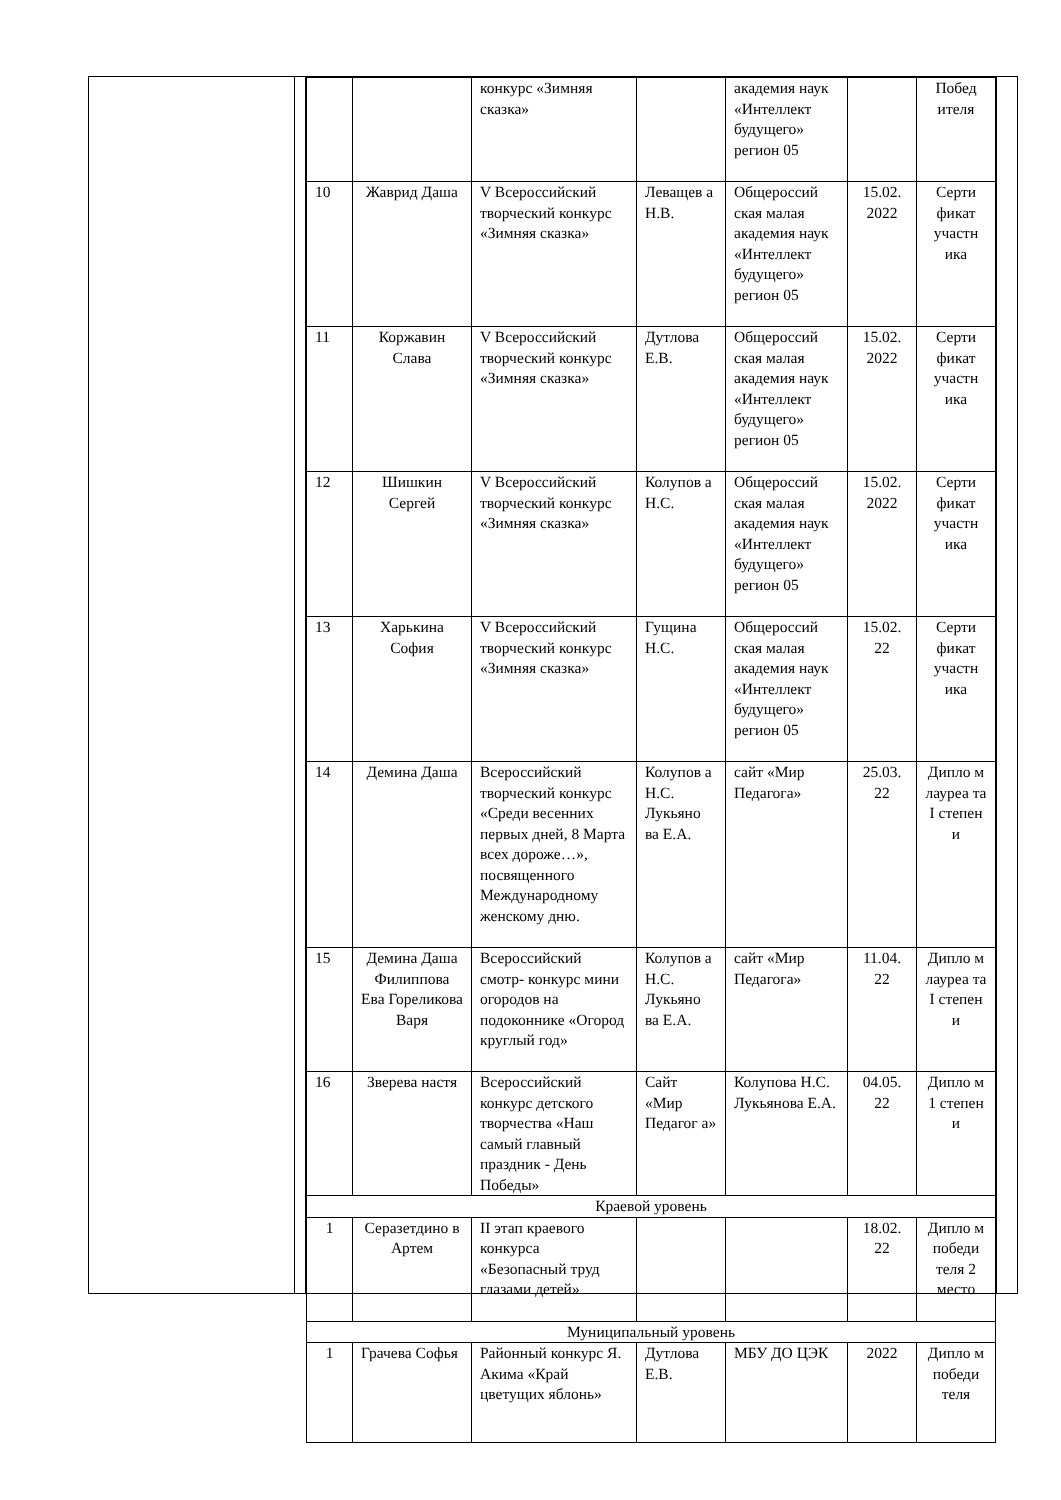| | | конкурс «Зимняя сказка» | | академия наук «Интеллект будущего» регион 05 | | Побед ителя |
| 10 | Жаврид Даша | V Всероссийский творческий конкурс «Зимняя сказка» | Леващев а Н.В. | Общероссий ская малая академия наук «Интеллект будущего» регион 05 | 15.02. 2022 | Серти фикат участн ика |
| 11 | Коржавин Слава | V Всероссийский творческий конкурс «Зимняя сказка» | Дутлова Е.В. | Общероссий ская малая академия наук «Интеллект будущего» регион 05 | 15.02. 2022 | Серти фикат участн ика |
| 12 | Шишкин Сергей | V Всероссийский творческий конкурс «Зимняя сказка» | Колупов а Н.С. | Общероссий ская малая академия наук «Интеллект будущего» регион 05 | 15.02. 2022 | Серти фикат участн ика |
| 13 | Харькина София | V Всероссийский творческий конкурс «Зимняя сказка» | Гущина Н.С. | Общероссий ская малая академия наук «Интеллект будущего» регион 05 | 15.02. 22 | Серти фикат участн ика |
| 14 | Демина Даша | Всероссийский творческий конкурс «Среди весенних первых дней, 8 Марта всех дороже…», посвященного Международному женскому дню. | Колупов а Н.С. Лукьяно ва Е.А. | сайт «Мир Педагога» | 25.03. 22 | Дипло м лауреа та I степен и |
| 15 | Демина Даша Филиппова Ева Гореликова Варя | Всероссийский смотр- конкурс мини огородов на подоконнике «Огород круглый год» | Колупов а Н.С. Лукьяно ва Е.А. | сайт «Мир Педагога» | 11.04. 22 | Дипло м лауреа та I степен и |
| 16 | Зверева настя | Всероссийский конкурс детского творчества «Наш самый главный праздник - День Победы» | Сайт «Мир Педагог а» | Колупова Н.С. Лукьянова Е.А. | 04.05. 22 | Дипло м 1 степен и |
| Краевой уровень | | | | | | |
| 1 | Серазетдино в Артем | II этап краевого конкурса «Безопасный труд глазами детей» | | | 18.02. 22 | Дипло м победи теля 2 место |
| Муниципальный уровень | | | | | | |
| 1 | Грачева Софья | Районный конкурс Я. Акима «Край цветущих яблонь» | Дутлова Е.В. | МБУ ДО ЦЭК | 2022 | Дипло м победи теля |